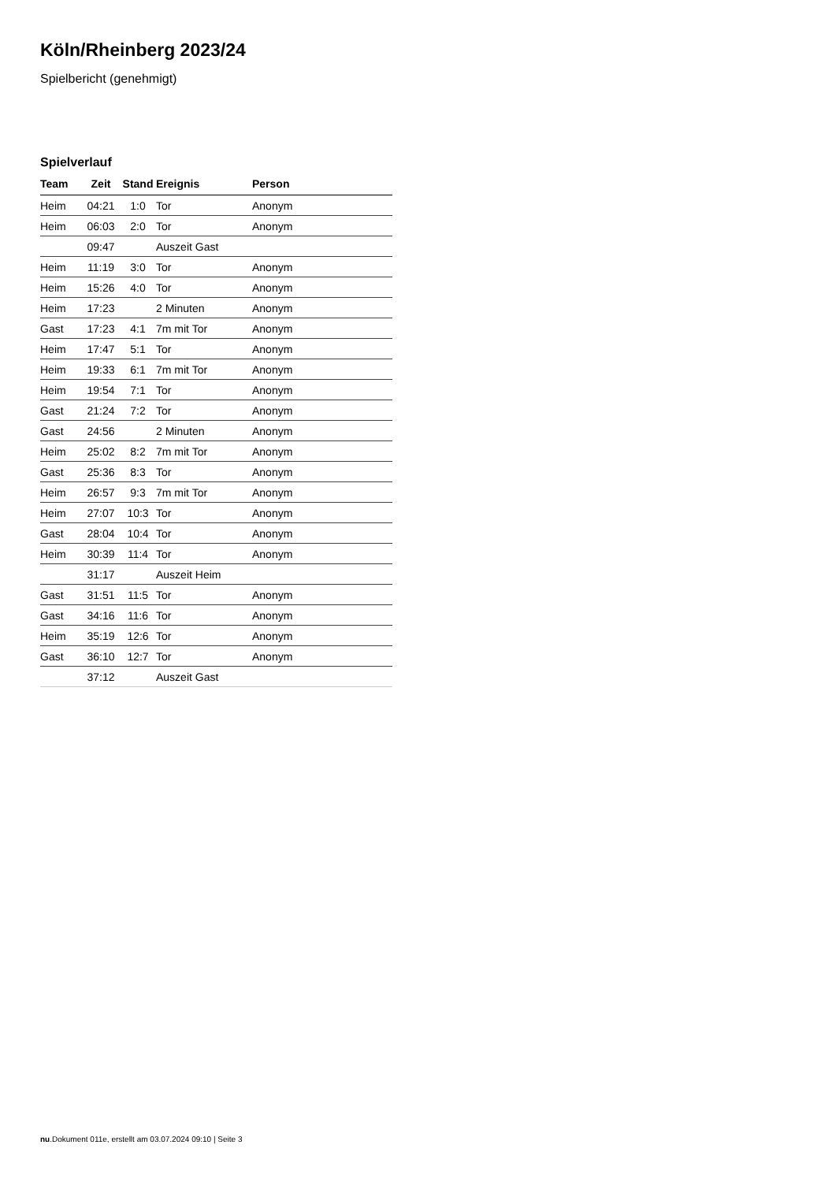Köln/Rheinberg 2023/24
Spielbericht (genehmigt)
Spielverlauf
| Team | Zeit | Stand | Ereignis | Person |
| --- | --- | --- | --- | --- |
| Heim | 04:21 | 1:0 | Tor | Anonym |
| Heim | 06:03 | 2:0 | Tor | Anonym |
| | 09:47 | | Auszeit Gast | |
| Heim | 11:19 | 3:0 | Tor | Anonym |
| Heim | 15:26 | 4:0 | Tor | Anonym |
| Heim | 17:23 | | 2 Minuten | Anonym |
| Gast | 17:23 | 4:1 | 7m mit Tor | Anonym |
| Heim | 17:47 | 5:1 | Tor | Anonym |
| Heim | 19:33 | 6:1 | 7m mit Tor | Anonym |
| Heim | 19:54 | 7:1 | Tor | Anonym |
| Gast | 21:24 | 7:2 | Tor | Anonym |
| Gast | 24:56 | | 2 Minuten | Anonym |
| Heim | 25:02 | 8:2 | 7m mit Tor | Anonym |
| Gast | 25:36 | 8:3 | Tor | Anonym |
| Heim | 26:57 | 9:3 | 7m mit Tor | Anonym |
| Heim | 27:07 | 10:3 | Tor | Anonym |
| Gast | 28:04 | 10:4 | Tor | Anonym |
| Heim | 30:39 | 11:4 | Tor | Anonym |
| | 31:17 | | Auszeit Heim | |
| Gast | 31:51 | 11:5 | Tor | Anonym |
| Gast | 34:16 | 11:6 | Tor | Anonym |
| Heim | 35:19 | 12:6 | Tor | Anonym |
| Gast | 36:10 | 12:7 | Tor | Anonym |
| | 37:12 | | Auszeit Gast | |
nu.Dokument 011e, erstellt am 03.07.2024 09:10 | Seite 3